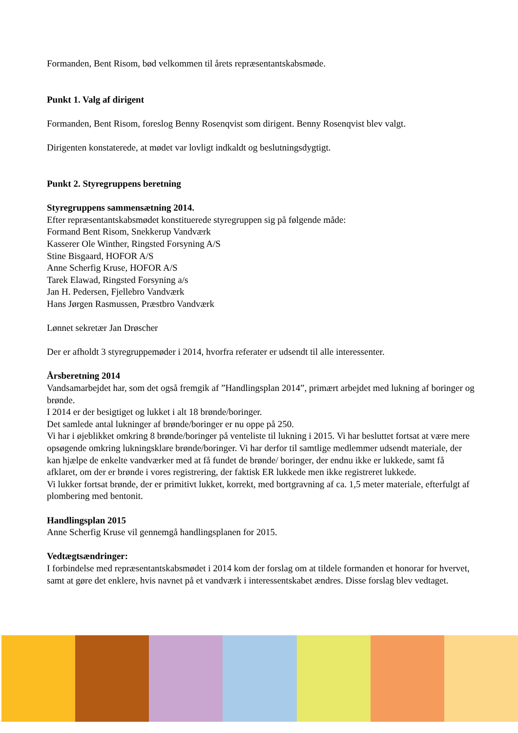Formanden, Bent Risom, bød velkommen til årets repræsentantskabsmøde.
Punkt 1. Valg af dirigent
Formanden, Bent Risom, foreslog Benny Rosenqvist som dirigent. Benny Rosenqvist blev valgt.
Dirigenten konstaterede, at mødet var lovligt indkaldt og beslutningsdygtigt.
Punkt 2. Styregruppens beretning
Styregruppens sammensætning 2014.
Efter repræsentantskabsmødet konstituerede styregruppen sig på følgende måde:
Formand Bent Risom, Snekkerup Vandværk
Kasserer Ole Winther, Ringsted Forsyning A/S
Stine Bisgaard, HOFOR A/S
Anne Scherfig Kruse, HOFOR A/S
Tarek Elawad, Ringsted Forsyning a/s
Jan H. Pedersen, Fjellebro Vandværk
Hans Jørgen Rasmussen, Præstbro Vandværk
Lønnet sekretær Jan Drøscher
Der er afholdt 3 styregruppemøder i 2014, hvorfra referater er udsendt til alle interessenter.
Årsberetning 2014
Vandsamarbejdet har, som det også fremgik af ”Handlingsplan 2014”, primært arbejdet med lukning af boringer og brønde.
I 2014 er der besigtiget og lukket i alt 18 brønde/boringer.
Det samlede antal lukninger af brønde/boringer er nu oppe på 250.
Vi har i øjeblikket omkring 8 brønde/boringer på venteliste til lukning i 2015. Vi har besluttet fortsat at være mere opsøgende omkring lukningsklare brønde/boringer. Vi har derfor til samtlige medlemmer udsendt materiale, der kan hjælpe de enkelte vandværker med at få fundet de brønde/ boringer, der endnu ikke er lukkede, samt få afklaret, om der er brønde i vores registrering, der faktisk ER lukkede men ikke registreret lukkede.
Vi lukker fortsat brønde, der er primitivt lukket, korrekt, med bortgravning af ca. 1,5 meter materiale, efterfulgt af plombering med bentonit.
Handlingsplan 2015
Anne Scherfig Kruse vil gennemgå handlingsplanen for 2015.
Vedtægtsændringer:
I forbindelse med repræsentantskabsmødet i 2014 kom der forslag om at tildele formanden et honorar for hvervet, samt at gøre det enklere, hvis navnet på et vandværk i interessentskabet ændres. Disse forslag blev vedtaget.